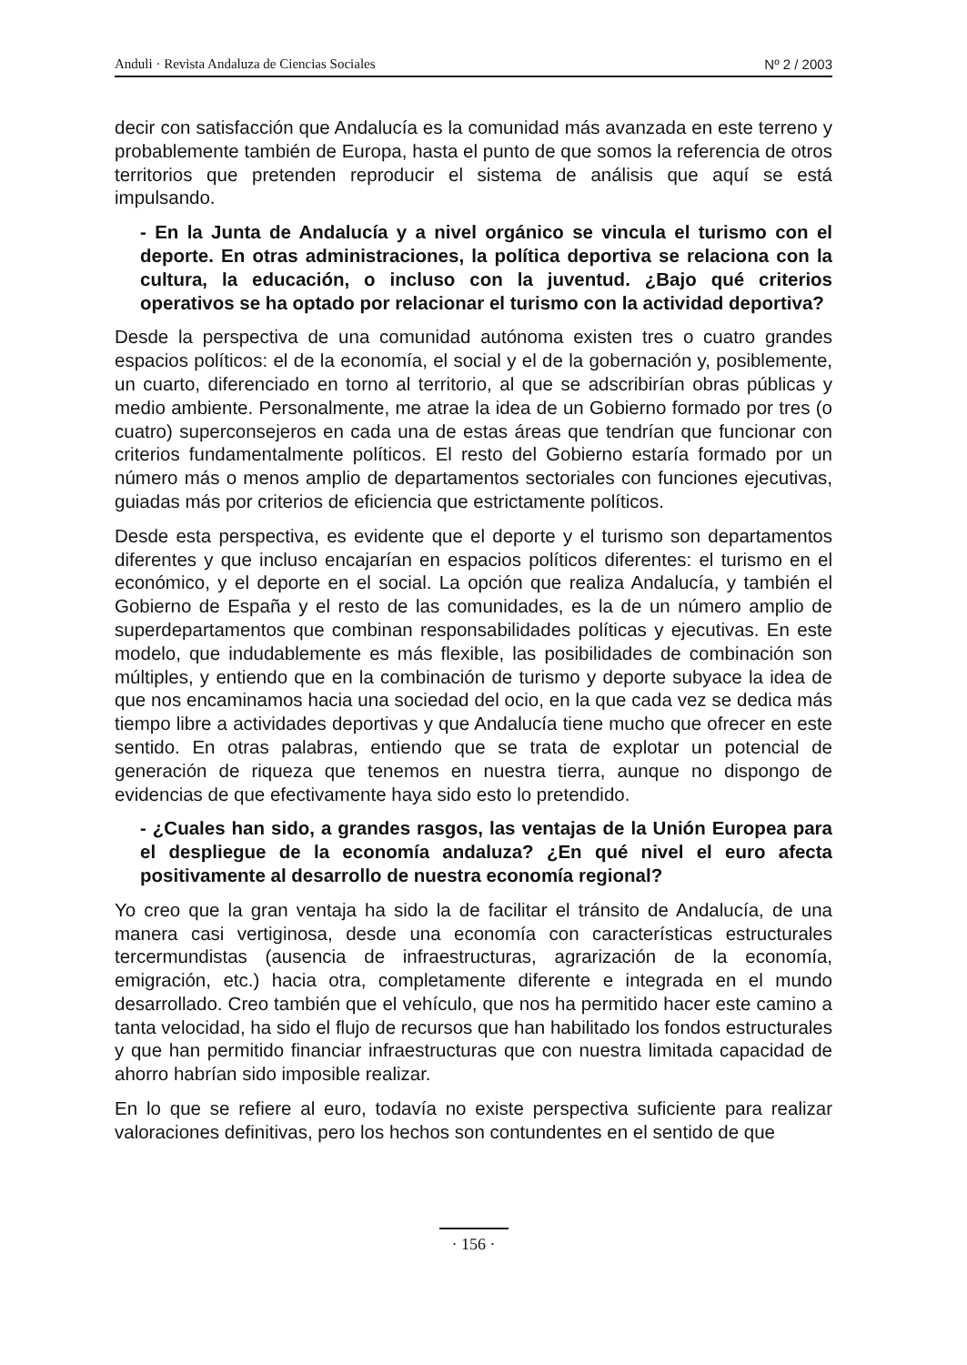Anduli · Revista Andaluza de Ciencias Sociales Nº 2 / 2003
decir con satisfacción que Andalucía es la comunidad más avanzada en este terreno y probablemente también de Europa, hasta el punto de que somos la referencia de otros territorios que pretenden reproducir el sistema de análisis que aquí se está impulsando.
- En la Junta de Andalucía y a nivel orgánico se vincula el turismo con el deporte. En otras administraciones, la política deportiva se relaciona con la cultura, la educación, o incluso con la juventud. ¿Bajo qué criterios operativos se ha optado por relacionar el turismo con la actividad deportiva?
Desde la perspectiva de una comunidad autónoma existen tres o cuatro grandes espacios políticos: el de la economía, el social y el de la gobernación y, posiblemente, un cuarto, diferenciado en torno al territorio, al que se adscribirían obras públicas y medio ambiente. Personalmente, me atrae la idea de un Gobierno formado por tres (o cuatro) superconsejeros en cada una de estas áreas que tendrían que funcionar con criterios fundamentalmente políticos. El resto del Gobierno estaría formado por un número más o menos amplio de departamentos sectoriales con funciones ejecutivas, guiadas más por criterios de eficiencia que estrictamente políticos.
Desde esta perspectiva, es evidente que el deporte y el turismo son departamentos diferentes y que incluso encajarían en espacios políticos diferentes: el turismo en el económico, y el deporte en el social. La opción que realiza Andalucía, y también el Gobierno de España y el resto de las comunidades, es la de un número amplio de superdepartamentos que combinan responsabilidades políticas y ejecutivas. En este modelo, que indudablemente es más flexible, las posibilidades de combinación son múltiples, y entiendo que en la combinación de turismo y deporte subyace la idea de que nos encaminamos hacia una sociedad del ocio, en la que cada vez se dedica más tiempo libre a actividades deportivas y que Andalucía tiene mucho que ofrecer en este sentido. En otras palabras, entiendo que se trata de explotar un potencial de generación de riqueza que tenemos en nuestra tierra, aunque no dispongo de evidencias de que efectivamente haya sido esto lo pretendido.
- ¿Cuales han sido, a grandes rasgos, las ventajas de la Unión Europea para el despliegue de la economía andaluza? ¿En qué nivel el euro afecta positivamente al desarrollo de nuestra economía regional?
Yo creo que la gran ventaja ha sido la de facilitar el tránsito de Andalucía, de una manera casi vertiginosa, desde una economía con características estructurales tercermundistas (ausencia de infraestructuras, agrarización de la economía, emigración, etc.) hacia otra, completamente diferente e integrada en el mundo desarrollado. Creo también que el vehículo, que nos ha permitido hacer este camino a tanta velocidad, ha sido el flujo de recursos que han habilitado los fondos estructurales y que han permitido financiar infraestructuras que con nuestra limitada capacidad de ahorro habrían sido imposible realizar.
En lo que se refiere al euro, todavía no existe perspectiva suficiente para realizar valoraciones definitivas, pero los hechos son contundentes en el sentido de que
· 156 ·